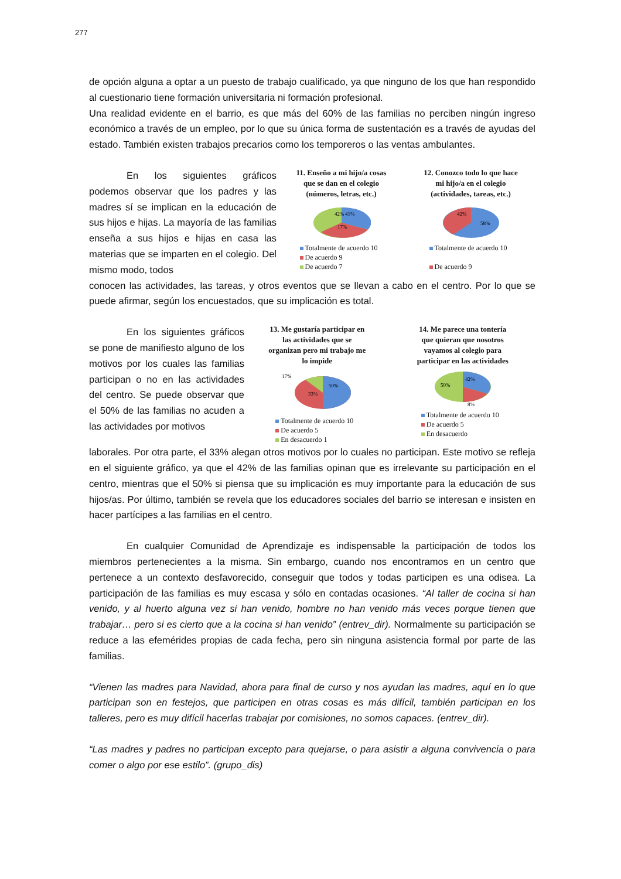277
de opción alguna a optar a un puesto de trabajo cualificado, ya que ninguno de los que han respondido al cuestionario tiene formación universitaria ni formación profesional.
Una realidad evidente en el barrio, es que más del 60% de las familias no perciben ningún ingreso económico a través de un empleo, por lo que su única forma de sustentación es a través de ayudas del estado. También existen trabajos precarios como los temporeros o las ventas ambulantes.
En los siguientes gráficos podemos observar que los padres y las madres sí se implican en la educación de sus hijos e hijas. La mayoría de las familias enseña a sus hijos e hijas en casa las materias que se imparten en el colegio. Del mismo modo, todos
11. Enseño a mi hijo/a cosas que se dan en el colegio (números, letras, etc.)
42%
41%
17%
Totalmente de acuerdo 10
De acuerdo 9
De acuerdo 7
12. Conozco todo lo que hace mi hijo/a en el colegio (actividades, tareas, etc.)
42%
58%
Totalmente de acuerdo 10
De acuerdo 9
conocen las actividades, las tareas, y otros eventos que se llevan a cabo en el centro. Por lo que se puede afirmar, según los encuestados, que su implicación es total.
En los siguientes gráficos se pone de manifiesto alguno de los motivos por los cuales las familias participan o no en las actividades del centro. Se puede observar que el 50% de las familias no acuden a las actividades por motivos
13. Me gustaría participar en las actividades que se organizan pero mi trabajo me lo impide
17%
33%
50%
Totalmente de acuerdo 10
De acuerdo 5
En desacuerdo 1
14. Me parece una tontería que quieran que nosotros vayamos al colegio para participar en las actividades
50%
42%
8%
Totalmente de acuerdo 10
De acuerdo 5
En desacuerdo
laborales. Por otra parte, el 33% alegan otros motivos por lo cuales no participan. Este motivo se refleja en el siguiente gráfico, ya que el 42% de las familias opinan que es irrelevante su participación en el centro, mientras que el 50% si piensa que su implicación es muy importante para la educación de sus hijos/as. Por último, también se revela que los educadores sociales del barrio se interesan e insisten en hacer partícipes a las familias en el centro.
En cualquier Comunidad de Aprendizaje es indispensable la participación de todos los miembros pertenecientes a la misma. Sin embargo, cuando nos encontramos en un centro que pertenece a un contexto desfavorecido, conseguir que todos y todas participen es una odisea. La participación de las familias es muy escasa y sólo en contadas ocasiones. “Al taller de cocina si han venido, y al huerto alguna vez si han venido, hombre no han venido más veces porque tienen que trabajar… pero si es cierto que a la cocina si han venido” (entrev_dir). Normalmente su participación se reduce a las efemérides propias de cada fecha, pero sin ninguna asistencia formal por parte de las familias.
“Vienen las madres para Navidad, ahora para final de curso y nos ayudan las madres, aquí en lo que participan son en festejos, que participen en otras cosas es más difícil, también participan en los talleres, pero es muy difícil hacerlas trabajar por comisiones, no somos capaces. (entrev_dir).
“Las madres y padres no participan excepto para quejarse, o para asistir a alguna convivencia o para comer o algo por ese estilo”. (grupo_dis)